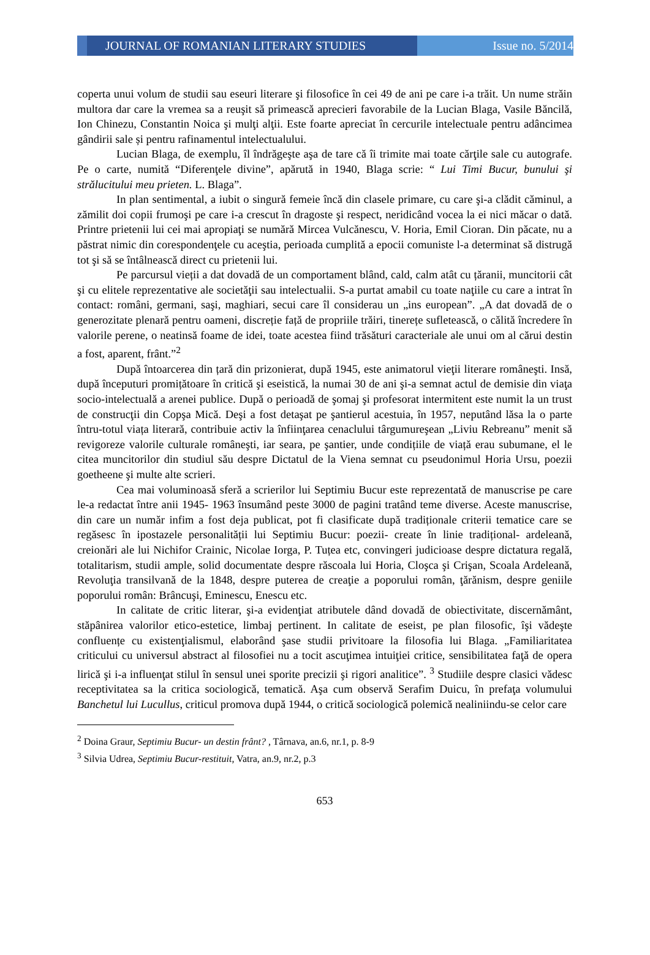JOURNAL OF ROMANIAN LITERARY STUDIES Issue no. 5/2014
coperta unui volum de studii sau eseuri literare şi filosofice în cei 49 de ani pe care i-a trăit. Un nume străin multora dar care la vremea sa a reuşit să primească aprecieri favorabile de la Lucian Blaga, Vasile Băncilă, Ion Chinezu, Constantin Noica şi mulţi alţii. Este foarte apreciat în cercurile intelectuale pentru adâncimea gândirii sale și pentru rafinamentul intelectualului.
Lucian Blaga, de exemplu, îl îndrăgeşte aşa de tare că îi trimite mai toate cărţile sale cu autografe. Pe o carte, numită “Diferenţele divine”, apărută in 1940, Blaga scrie: “ Lui Timi Bucur, bunului şi strălucitului meu prieten. L. Blaga”.
In plan sentimental, a iubit o singură femeie încă din clasele primare, cu care şi-a clădit căminul, a zămilit doi copii frumoşi pe care i-a crescut în dragoste şi respect, neridicând vocea la ei nici măcar o dată. Printre prietenii lui cei mai apropiaţi se numără Mircea Vulcănescu, V. Horia, Emil Cioran. Din păcate, nu a păstrat nimic din corespondenţele cu aceştia, perioada cumplită a epocii comuniste l-a determinat să distrugă tot şi să se întâlnească direct cu prietenii lui.
Pe parcursul vieții a dat dovadă de un comportament blând, cald, calm atât cu țăranii, muncitorii cât şi cu elitele reprezentative ale societăţii sau intelectualii. S-a purtat amabil cu toate naţiile cu care a intrat în contact: români, germani, saşi, maghiari, secui care îl considerau un „ins european”. „A dat dovadă de o generozitate plenară pentru oameni, discreție față de propriile trăiri, tinerețe sufletească, o călită încredere în valorile perene, o neatinsă foame de idei, toate acestea fiind trăsături caracteriale ale unui om al cărui destin a fost, aparent, frânt.”<sup>2</sup>
După întoarcerea din țară din prizonierat, după 1945, este animatorul vieţii literare româneşti. Insă, după începuturi promițătoare în critică şi eseistică, la numai 30 de ani şi-a semnat actul de demisie din viaţa socio-intelectuală a arenei publice. După o perioadă de şomaj şi profesorat intermitent este numit la un trust de construcţii din Copşa Mică. Deşi a fost detaşat pe şantierul acestuia, în 1957, neputând lăsa la o parte întru-totul viața literară, contribuie activ la înfiinţarea cenaclului târgumureşean „Liviu Rebreanu” menit să revigoreze valorile culturale româneşti, iar seara, pe şantier, unde condițiile de viață erau subumane, el le citea muncitorilor din studiul său despre Dictatul de la Viena semnat cu pseudonimul Horia Ursu, poezii goetheene şi multe alte scrieri.
Cea mai voluminoasă sferă a scrierilor lui Septimiu Bucur este reprezentată de manuscrise pe care le-a redactat între anii 1945- 1963 însumând peste 3000 de pagini tratând teme diverse. Aceste manuscrise, din care un număr infim a fost deja publicat, pot fi clasificate după tradiționale criterii tematice care se regăsesc în ipostazele personalității lui Septimiu Bucur: poezii- create în linie tradițional- ardeleană, creionări ale lui Nichifor Crainic, Nicolae Iorga, P. Tuțea etc, convingeri judicioase despre dictatura regală, totalitarism, studii ample, solid documentate despre răscoala lui Horia, Cloşca şi Crişan, Scoala Ardeleană, Revoluţia transilvană de la 1848, despre puterea de creaţie a poporului român, ţărănism, despre geniile poporului român: Brâncuşi, Eminescu, Enescu etc.
In calitate de critic literar, şi-a evidenţiat atributele dând dovadă de obiectivitate, discernământ, stăpânirea valorilor etico-estetice, limbaj pertinent. In calitate de eseist, pe plan filosofic, îşi vădeşte confluențe cu existenţialismul, elaborând şase studii privitoare la filosofia lui Blaga. „Familiaritatea criticului cu universul abstract al filosofiei nu a tocit ascuţimea intuiţiei critice, sensibilitatea faţă de opera lirică şi i-a influenţat stilul în sensul unei sporite precizii şi rigori analitice”. <sup>3</sup> Studiile despre clasici vădesc receptivitatea sa la critica sociologică, tematică. Aşa cum observă Serafim Duicu, în prefaţa volumului Banchetul lui Lucullus, criticul promova după 1944, o critică sociologică polemică nealiniindu-se celor care
<sup>2</sup> Doina Graur, Septimiu Bucur- un destin frânt? , Târnava, an.6, nr.1, p. 8-9
<sup>3</sup> Silvia Udrea, Septimiu Bucur-restituit, Vatra, an.9, nr.2, p.3
653